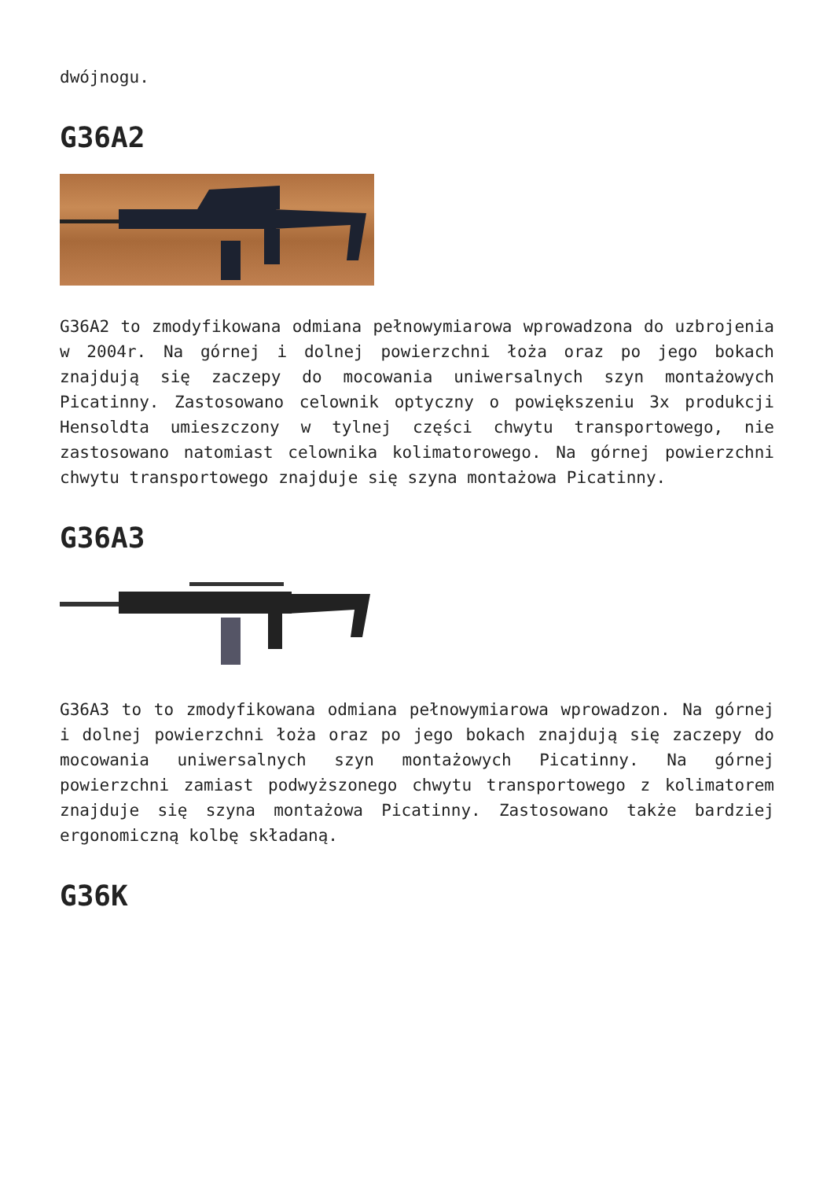dwójnogu.
G36A2
G36A2 to zmodyfikowana odmiana pełnowymiarowa wprowadzona do uzbrojenia w 2004r. Na górnej i dolnej powierzchni łoża oraz po jego bokach znajdują się zaczepy do mocowania uniwersalnych szyn montażowych Picatinny. Zastosowano celownik optyczny o powiększeniu 3x produkcji Hensoldta umieszczony w tylnej części chwytu transportowego, nie zastosowano natomiast celownika kolimatorowego. Na górnej powierzchni chwytu transportowego znajduje się szyna montażowa Picatinny.
G36A3
G36A3 to to zmodyfikowana odmiana pełnowymiarowa wprowadzon. Na górnej i dolnej powierzchni łoża oraz po jego bokach znajdują się zaczepy do mocowania uniwersalnych szyn montażowych Picatinny. Na górnej powierzchni zamiast podwyższonego chwytu transportowego z kolimatorem znajduje się szyna montażowa Picatinny. Zastosowano także bardziej ergonomiczną kolbę składaną.
G36K